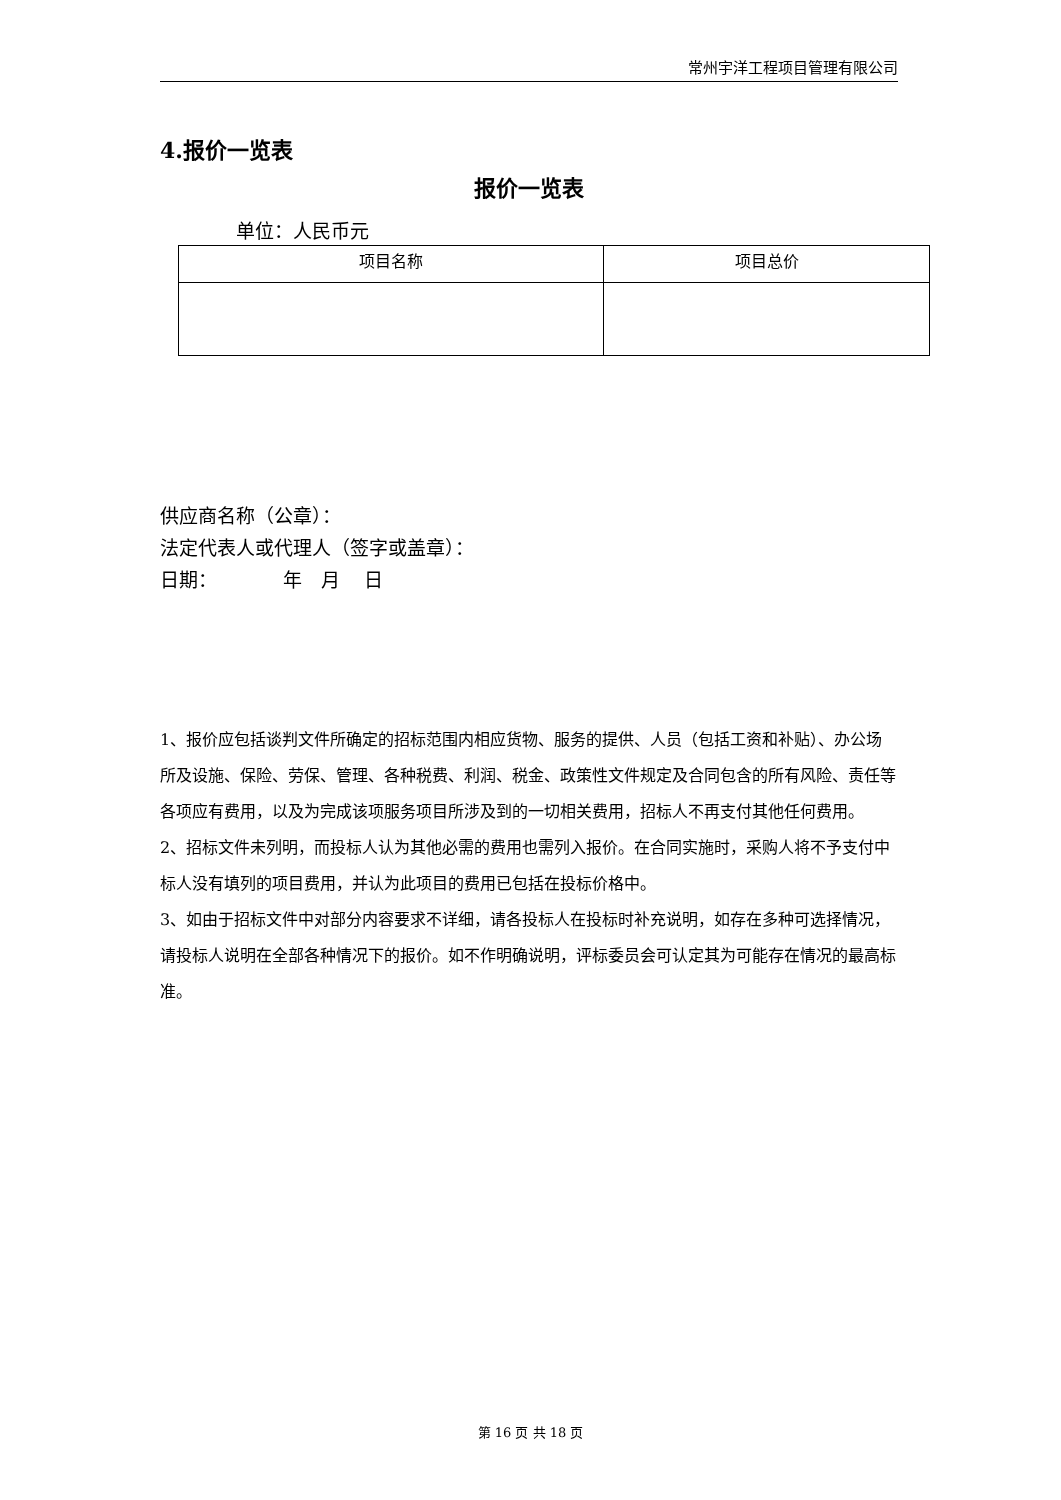常州宇洋工程项目管理有限公司
4.报价一览表
报价一览表
单位：人民币元
| 项目名称 | 项目总价 |
供应商名称（公章）：
法定代表人或代理人（签字或盖章）：
日期： 年 月 日
1、报价应包括谈判文件所确定的招标范围内相应货物、服务的提供、人员（包括工资和补贴）、办公场所及设施、保险、劳保、管理、各种税费、利润、税金、政策性文件规定及合同包含的所有风险、责任等各项应有费用，以及为完成该项服务项目所涉及到的一切相关费用，招标人不再支付其他任何费用。
2、招标文件未列明，而投标人认为其他必需的费用也需列入报价。在合同实施时，采购人将不予支付中标人没有填列的项目费用，并认为此项目的费用已包括在投标价格中。
3、如由于招标文件中对部分内容要求不详细，请各投标人在投标时补充说明，如存在多种可选择情况，请投标人说明在全部各种情况下的报价。如不作明确说明，评标委员会可认定其为可能存在情况的最高标准。
第 16 页 共 18 页